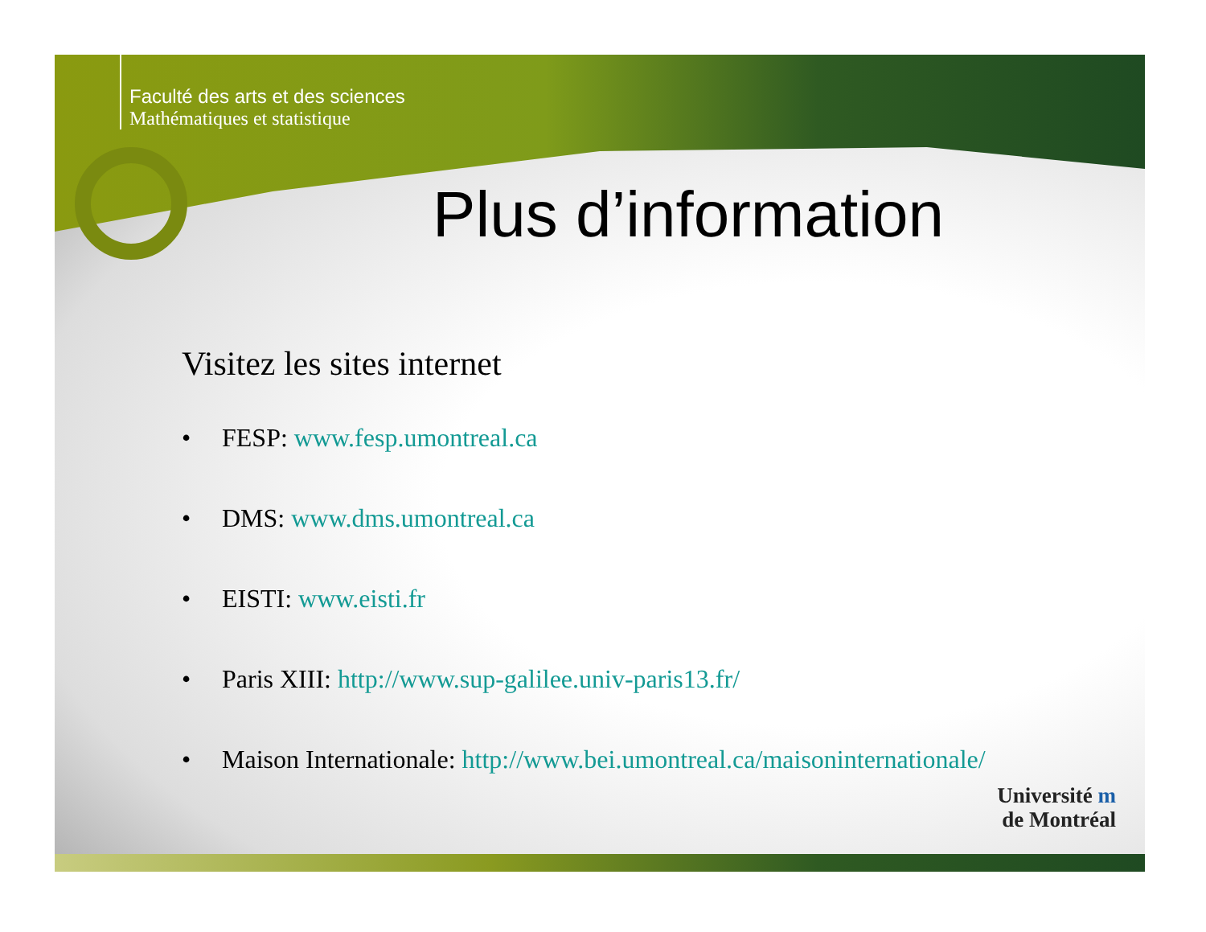Faculté des arts et des sciences
Mathématiques et statistique
Plus d’information
Visitez les sites internet
• FESP: www.fesp.umontreal.ca
• DMS: www.dms.umontreal.ca
• EISTI: www.eisti.fr
• Paris XIII: http://www.sup-galilee.univ-paris13.fr/
• Maison Internationale: http://www.bei.umontreal.ca/maisoninternationale/
Université m
de Montréal